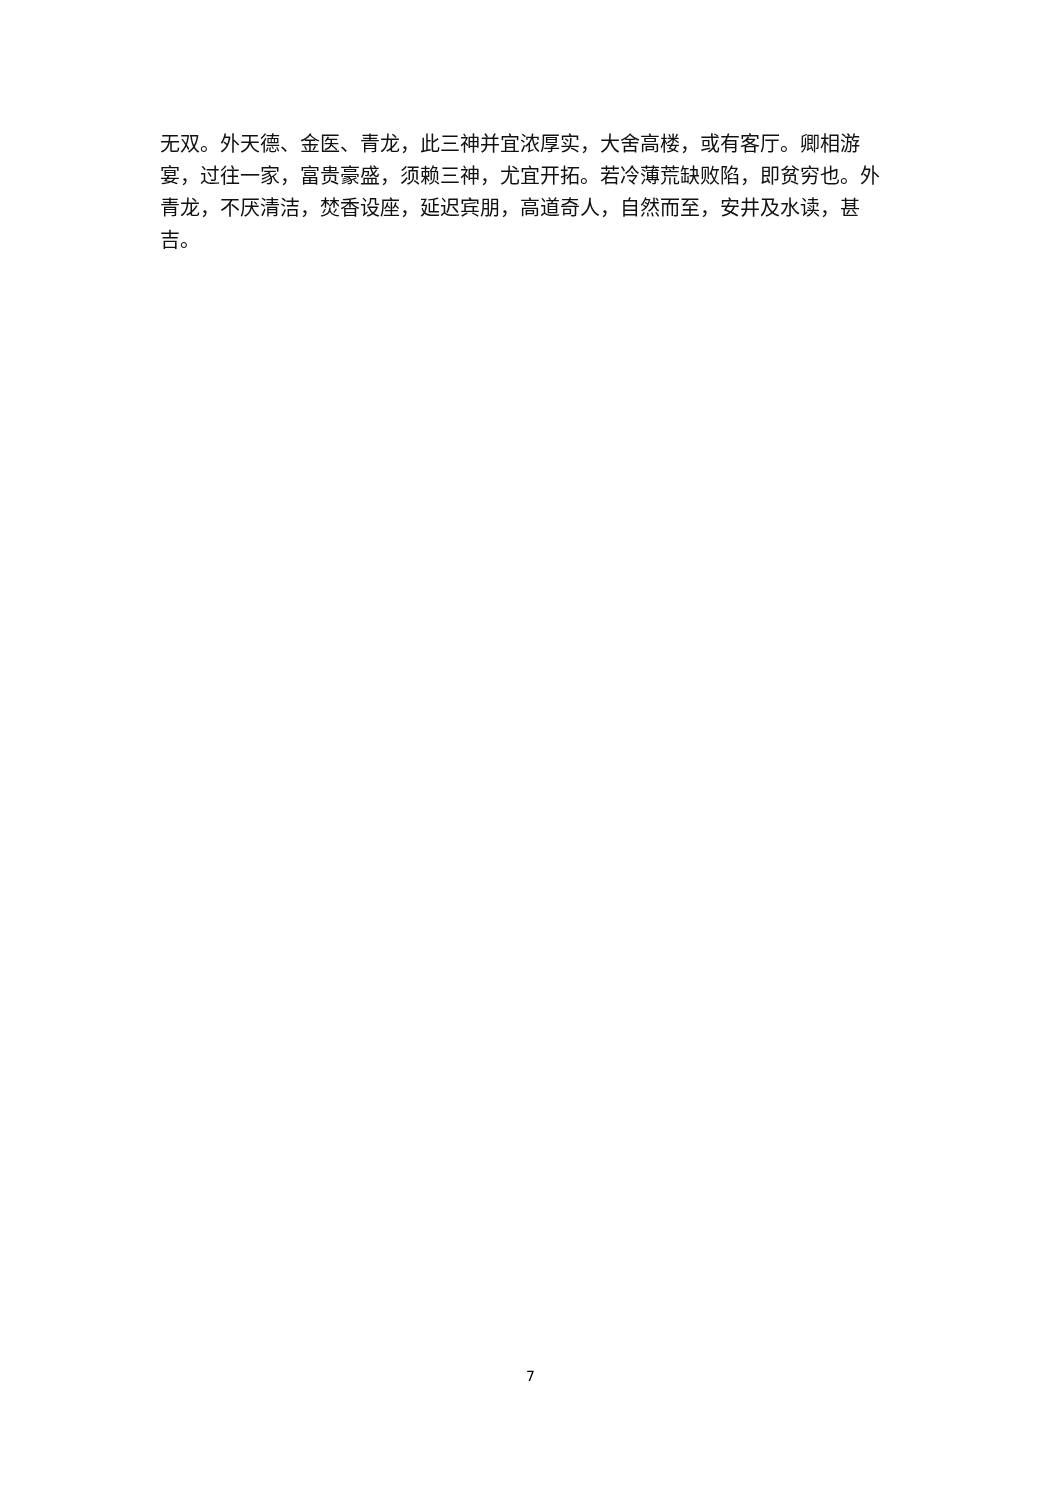无双。外天德、金医、青龙，此三神并宜浓厚实，大舍高楼，或有客厅。卿相游宴，过往一家，富贵豪盛，须赖三神，尤宜开拓。若冷薄荒缺败陷，即贫穷也。外青龙，不厌清洁，焚香设座，延迟宾朋，高道奇人，自然而至，安井及水读，甚吉。
7